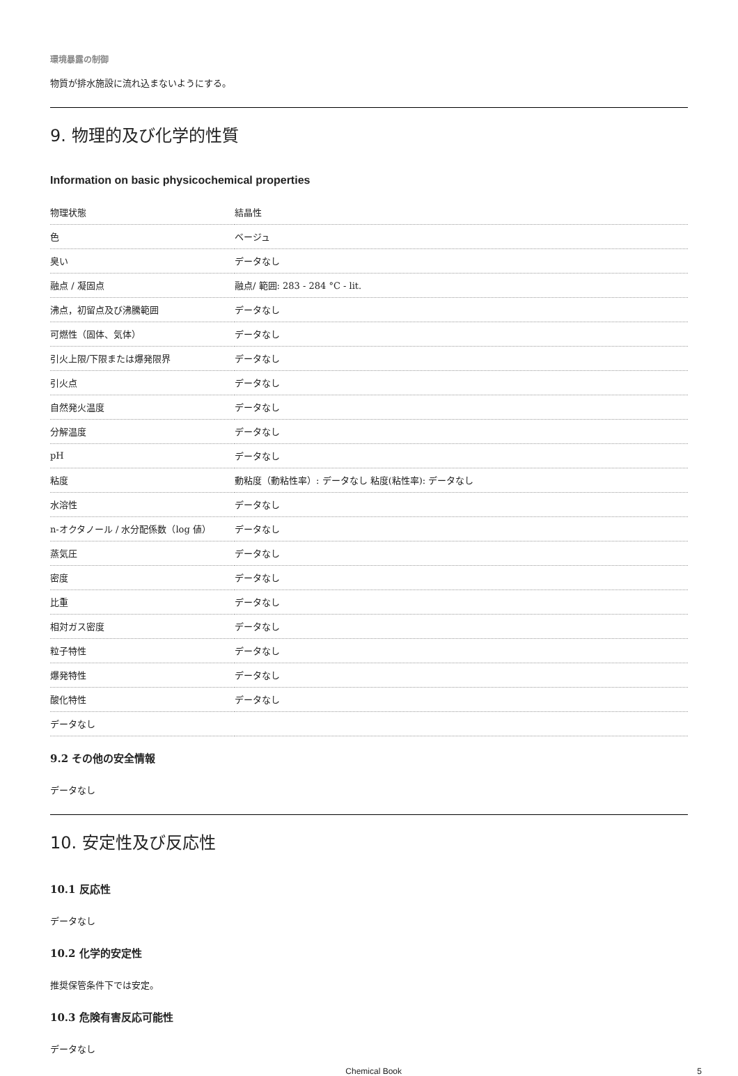環境暴露の制御
物質が排水施設に流れ込まないようにする。
9. 物理的及び化学的性質
Information on basic physicochemical properties
| 物理状態 | 結晶性 |
| 色 | ベージュ |
| 臭い | データなし |
| 融点 / 凝固点 | 融点/ 範囲: 283 - 284 °C - lit. |
| 沸点，初留点及び沸騰範囲 | データなし |
| 可燃性（固体、気体） | データなし |
| 引火上限/下限または爆発限界 | データなし |
| 引火点 | データなし |
| 自然発火温度 | データなし |
| 分解温度 | データなし |
| pH | データなし |
| 粘度 | 動粘度（動粘性率）: データなし 粘度(粘性率): データなし |
| 水溶性 | データなし |
| n-オクタノール / 水分配係数（log 値） | データなし |
| 蒸気圧 | データなし |
| 密度 | データなし |
| 比重 | データなし |
| 相対ガス密度 | データなし |
| 粒子特性 | データなし |
| 爆発特性 | データなし |
| 酸化特性 | データなし |
| データなし | |
9.2 その他の安全情報
データなし
10. 安定性及び反応性
10.1 反応性
データなし
10.2 化学的安定性
推奨保管条件下では安定。
10.3 危険有害反応可能性
データなし
Chemical Book 5